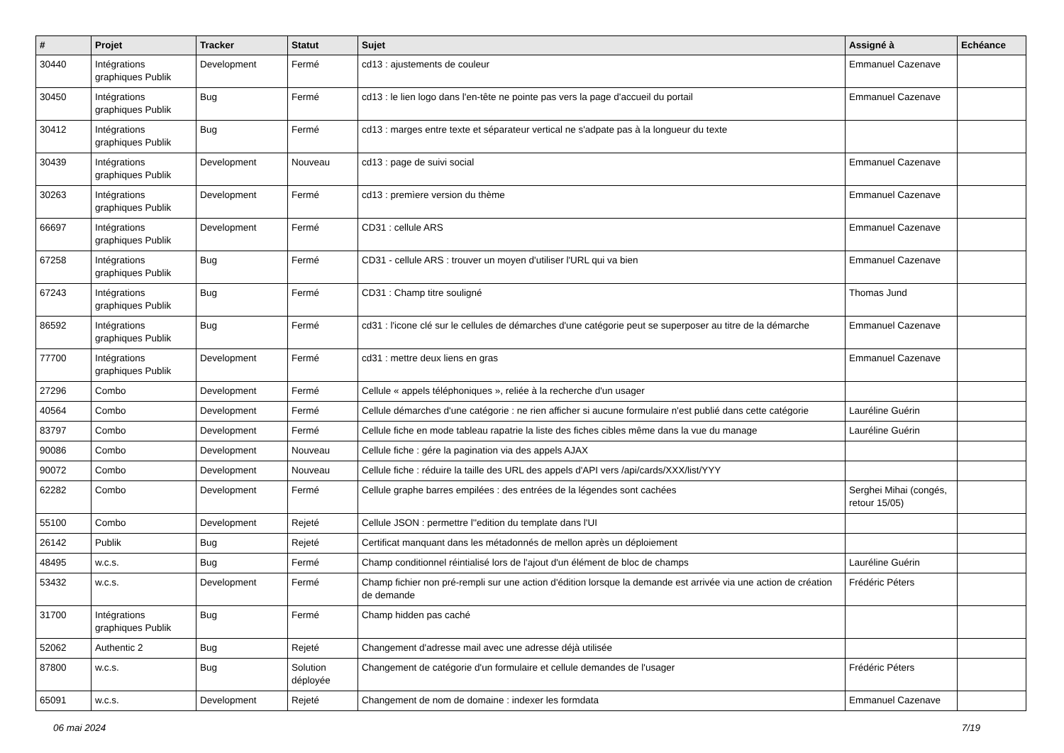| # | Projet | Tracker | Statut | Sujet | Assigné à | Echéance |
| --- | --- | --- | --- | --- | --- | --- |
| 30440 | Intégrations graphiques Publik | Development | Fermé | cd13 : ajustements de couleur | Emmanuel Cazenave | |
| 30450 | Intégrations graphiques Publik | Bug | Fermé | cd13 : le lien logo dans l'en-tête ne pointe pas vers la page d'accueil du portail | Emmanuel Cazenave | |
| 30412 | Intégrations graphiques Publik | Bug | Fermé | cd13 : marges entre texte et séparateur vertical ne s'adpate pas à la longueur du texte | | |
| 30439 | Intégrations graphiques Publik | Development | Nouveau | cd13 : page de suivi social | Emmanuel Cazenave | |
| 30263 | Intégrations graphiques Publik | Development | Fermé | cd13 : premìere version du thème | Emmanuel Cazenave | |
| 66697 | Intégrations graphiques Publik | Development | Fermé | CD31 : cellule ARS | Emmanuel Cazenave | |
| 67258 | Intégrations graphiques Publik | Bug | Fermé | CD31 - cellule ARS : trouver un moyen d'utiliser l'URL qui va bien | Emmanuel Cazenave | |
| 67243 | Intégrations graphiques Publik | Bug | Fermé | CD31 : Champ titre souligné | Thomas Jund | |
| 86592 | Intégrations graphiques Publik | Bug | Fermé | cd31 : l'icone clé sur le cellules de démarches d'une catégorie peut se superposer au titre de la démarche | Emmanuel Cazenave | |
| 77700 | Intégrations graphiques Publik | Development | Fermé | cd31 : mettre deux liens en gras | Emmanuel Cazenave | |
| 27296 | Combo | Development | Fermé | Cellule « appels téléphoniques », reliée à la recherche d'un usager | | |
| 40564 | Combo | Development | Fermé | Cellule démarches d'une catégorie : ne rien afficher si aucune formulaire n'est publié dans cette catégorie | Lauréline Guérin | |
| 83797 | Combo | Development | Fermé | Cellule fiche en mode tableau rapatrie la liste des fiches cibles même dans la vue du manage | Lauréline Guérin | |
| 90086 | Combo | Development | Nouveau | Cellule fiche : gére la pagination via des appels AJAX | | |
| 90072 | Combo | Development | Nouveau | Cellule fiche : réduire la taille des URL des appels d'API vers /api/cards/XXX/list/YYY | | |
| 62282 | Combo | Development | Fermé | Cellule graphe barres empilées : des entrées de la légendes sont cachées | Serghei Mihai (congés, retour 15/05) | |
| 55100 | Combo | Development | Rejeté | Cellule JSON : permettre l''edition du template dans l'UI | | |
| 26142 | Publik | Bug | Rejeté | Certificat manquant dans les métadonnés de mellon après un déploiement | | |
| 48495 | w.c.s. | Bug | Fermé | Champ conditionnel réintialisé lors de l'ajout d'un élément de bloc de champs | Lauréline Guérin | |
| 53432 | w.c.s. | Development | Fermé | Champ fichier non pré-rempli sur une action d'édition lorsque la demande est arrivée via une action de création de demande | Frédéric Péters | |
| 31700 | Intégrations graphiques Publik | Bug | Fermé | Champ hidden pas caché | | |
| 52062 | Authentic 2 | Bug | Rejeté | Changement d'adresse mail avec une adresse déjà utilisée | | |
| 87800 | w.c.s. | Bug | Solution déployée | Changement de catégorie d'un formulaire et cellule demandes de l'usager | Frédéric Péters | |
| 65091 | w.c.s. | Development | Rejeté | Changement de nom de domaine : indexer les formdata | Emmanuel Cazenave | |
06 mai 2024 7/19